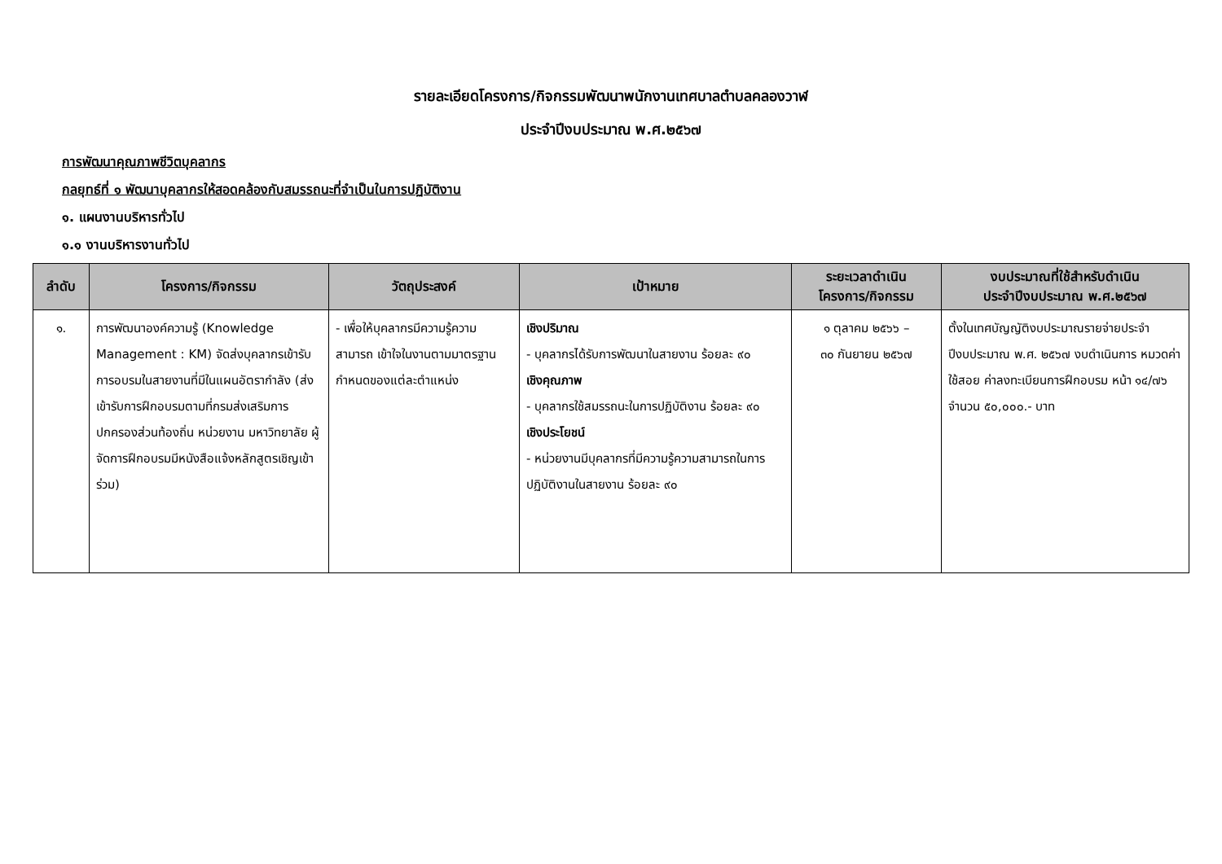รายละเอียดโครงการ/กิจกรรมพัฒนาพนักงานเทศบาลตำบลคลองวาฬ
ประจำปีงบประมาณ พ.ศ.๒๕๖๗
การพัฒนาคุณภาพชีวิตบุคลากร
กลยุทธ์ที่ ๑ พัฒนาบุคลากรให้สอดคล้องกับสมรรถนะที่จำเป็นในการปฏิบัติงาน
๑. แผนงานบริหารทั่วไป
๑.๑ งานบริหารงานทั่วไป
| ลำดับ | โครงการ/กิจกรรม | วัตถุประสงค์ | เป้าหมาย | ระยะเวลาดำเนิน โครงการ/กิจกรรม | งบประมาณที่ใช้สำหรับดำเนิน ประจำปีงบประมาณ พ.ศ.๒๕๖๗ |
| --- | --- | --- | --- | --- | --- |
| ๑. | การพัฒนาองค์ความรู้ (Knowledge Management : KM) จัดส่งบุคลากรเข้ารับการอบรมในสายงานที่มีในแผนอัตรากำลัง (ส่งเข้ารับการฝึกอบรมตามที่กรมส่งเสริมการปกครองส่วนท้องถิ่น หน่วยงาน มหาวิทยาลัย ผู้จัดการฝึกอบรมมีหนังสือแจ้งหลักสูตรเชิญเข้าร่วม) | - เพื่อให้บุคลากรมีความรู้ความสามารถ เข้าใจในงานตามมาตรฐานกำหนดของแต่ละตำแหน่ง | เชิงปริมาณ - บุคลากรได้รับการพัฒนาในสายงาน ร้อยละ ๙๐ เชิงคุณภาพ - บุคลากรใช้สมรรถนะในการปฏิบัติงาน ร้อยละ ๙๐ เชิงประโยชน์ - หน่วยงานมีบุคลากรที่มีความรู้ความสามารถในการปฏิบัติงานในสายงาน ร้อยละ ๙๐ | ๑ ตุลาคม ๒๕๖๖ – ๓๐ กันยายน ๒๕๖๗ | ตั้งในเทศบัญญัติงบประมาณรายจ่ายประจำปีงบประมาณ พ.ศ. ๒๕๖๗ งบดำเนินการ หมวดค่าใช้สอย ค่าลงทะเบียนการฝึกอบรม หน้า ๑๔/๗๖ จำนวน ๕๐,๐๐๐.- บาท |